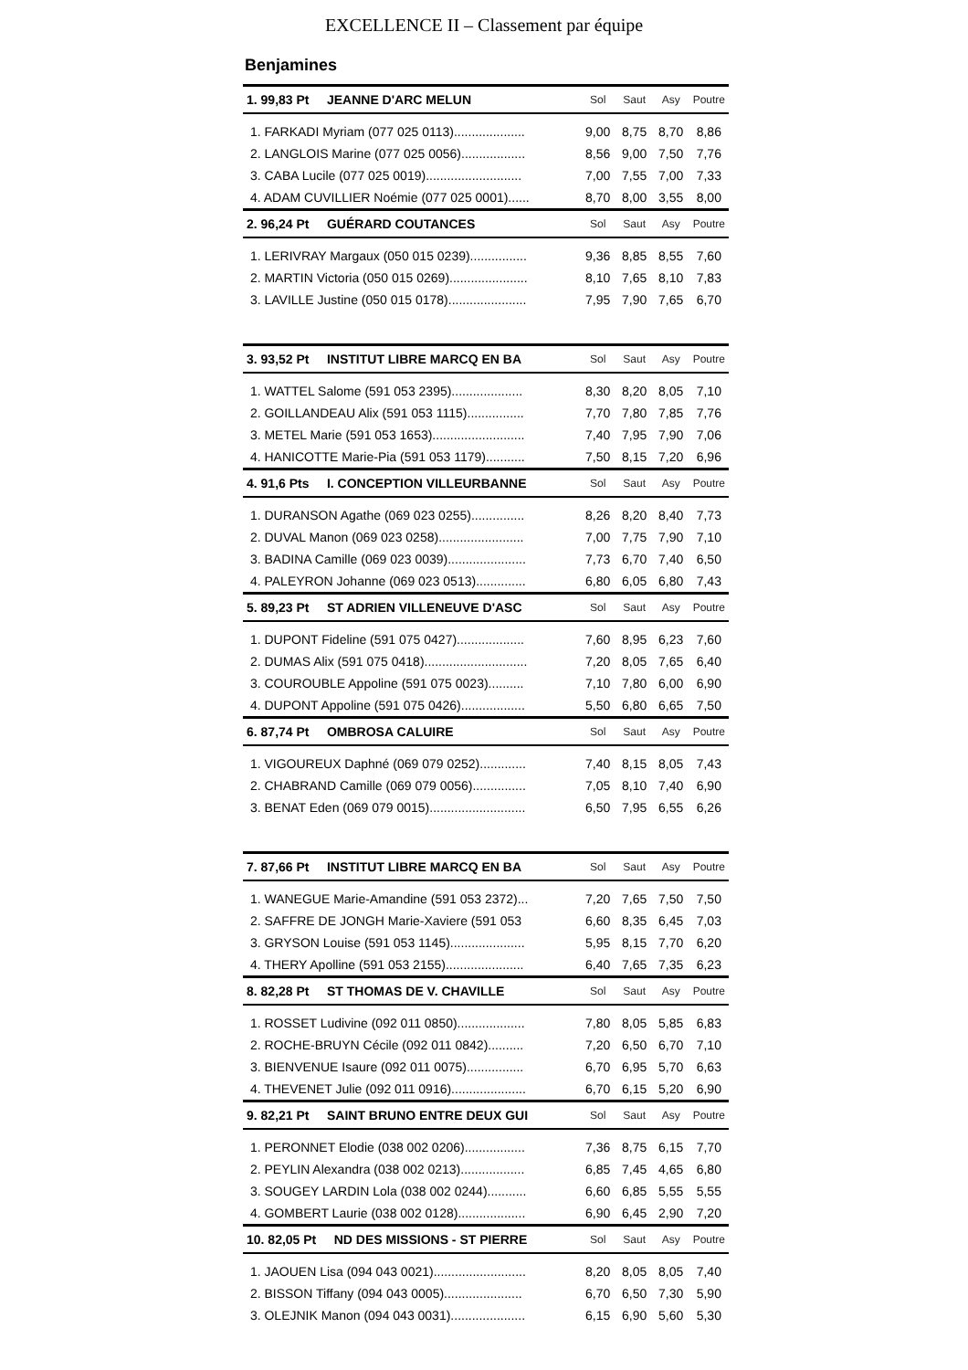EXCELLENCE II – Classement par équipe
Benjamines
| 1. 99,83 Pt JEANNE D'ARC MELUN | Sol | Saut | Asy | Poutre |
| --- | --- | --- | --- | --- |
| 1. FARKADI Myriam (077 025 0113).................... | 9,00 | 8,75 | 8,70 | 8,86 |
| 2. LANGLOIS Marine (077 025 0056).................. | 8,56 | 9,00 | 7,50 | 7,76 |
| 3. CABA Lucile (077 025 0019)........................... | 7,00 | 7,55 | 7,00 | 7,33 |
| 4. ADAM CUVILLIER Noémie (077 025 0001)...... | 8,70 | 8,00 | 3,55 | 8,00 |
| 2. 96,24 Pt GUÉRARD COUTANCES | Sol | Saut | Asy | Poutre |
| 1. LERIVRAY Margaux (050 015 0239)................ | 9,36 | 8,85 | 8,55 | 7,60 |
| 2. MARTIN Victoria (050 015 0269)...................... | 8,10 | 7,65 | 8,10 | 7,83 |
| 3. LAVILLE Justine (050 015 0178)...................... | 7,95 | 7,90 | 7,65 | 6,70 |
| 3. 93,52 Pt INSTITUT LIBRE MARCQ EN BA | Sol | Saut | Asy | Poutre |
| 1. WATTEL Salome (591 053 2395).................... | 8,30 | 8,20 | 8,05 | 7,10 |
| 2. GOILLANDEAU Alix (591 053 1115)................ | 7,70 | 7,80 | 7,85 | 7,76 |
| 3. METEL Marie (591 053 1653).......................... | 7,40 | 7,95 | 7,90 | 7,06 |
| 4. HANICOTTE Marie-Pia (591 053 1179)........... | 7,50 | 8,15 | 7,20 | 6,96 |
| 4. 91,6 Pts I. CONCEPTION VILLEURBANNE | Sol | Saut | Asy | Poutre |
| 1. DURANSON Agathe (069 023 0255)............... | 8,26 | 8,20 | 8,40 | 7,73 |
| 2. DUVAL Manon (069 023 0258)........................ | 7,00 | 7,75 | 7,90 | 7,10 |
| 3. BADINA Camille (069 023 0039)...................... | 7,73 | 6,70 | 7,40 | 6,50 |
| 4. PALEYRON Johanne (069 023 0513).............. | 6,80 | 6,05 | 6,80 | 7,43 |
| 5. 89,23 Pt ST ADRIEN VILLENEUVE D'ASC | Sol | Saut | Asy | Poutre |
| 1. DUPONT Fideline (591 075 0427)................... | 7,60 | 8,95 | 6,23 | 7,60 |
| 2. DUMAS Alix (591 075 0418)............................. | 7,20 | 8,05 | 7,65 | 6,40 |
| 3. COUROUBLE Appoline (591 075 0023).......... | 7,10 | 7,80 | 6,00 | 6,90 |
| 4. DUPONT Appoline (591 075 0426).................. | 5,50 | 6,80 | 6,65 | 7,50 |
| 6. 87,74 Pt OMBROSA CALUIRE | Sol | Saut | Asy | Poutre |
| 1. VIGOUREUX Daphné (069 079 0252)............. | 7,40 | 8,15 | 8,05 | 7,43 |
| 2. CHABRAND Camille (069 079 0056)............... | 7,05 | 8,10 | 7,40 | 6,90 |
| 3. BENAT Eden (069 079 0015)........................... | 6,50 | 7,95 | 6,55 | 6,26 |
| 7. 87,66 Pt INSTITUT LIBRE MARCQ EN BA | Sol | Saut | Asy | Poutre |
| 1. WANEGUE Marie-Amandine (591 053 2372)... | 7,20 | 7,65 | 7,50 | 7,50 |
| 2. SAFFRE DE JONGH Marie-Xaviere (591 053 | 6,60 | 8,35 | 6,45 | 7,03 |
| 3. GRYSON Louise (591 053 1145)..................... | 5,95 | 8,15 | 7,70 | 6,20 |
| 4. THERY Apolline (591 053 2155)...................... | 6,40 | 7,65 | 7,35 | 6,23 |
| 8. 82,28 Pt ST THOMAS DE V. CHAVILLE | Sol | Saut | Asy | Poutre |
| 1. ROSSET Ludivine (092 011 0850)................... | 7,80 | 8,05 | 5,85 | 6,83 |
| 2. ROCHE-BRUYN Cécile (092 011 0842).......... | 7,20 | 6,50 | 6,70 | 7,10 |
| 3. BIENVENUE Isaure (092 011 0075)................ | 6,70 | 6,95 | 5,70 | 6,63 |
| 4. THEVENET Julie (092 011 0916)..................... | 6,70 | 6,15 | 5,20 | 6,90 |
| 9. 82,21 Pt SAINT BRUNO ENTRE DEUX GUI | Sol | Saut | Asy | Poutre |
| 1. PERONNET Elodie (038 002 0206)................. | 7,36 | 8,75 | 6,15 | 7,70 |
| 2. PEYLIN Alexandra (038 002 0213).................. | 6,85 | 7,45 | 4,65 | 6,80 |
| 3. SOUGEY LARDIN Lola (038 002 0244)........... | 6,60 | 6,85 | 5,55 | 5,55 |
| 4. GOMBERT Laurie (038 002 0128)................... | 6,90 | 6,45 | 2,90 | 7,20 |
| 10. 82,05 Pt ND DES MISSIONS - ST PIERRE | Sol | Saut | Asy | Poutre |
| 1. JAOUEN Lisa (094 043 0021).......................... | 8,20 | 8,05 | 8,05 | 7,40 |
| 2. BISSON Tiffany (094 043 0005)...................... | 6,70 | 6,50 | 7,30 | 5,90 |
| 3. OLEJNIK Manon (094 043 0031)..................... | 6,15 | 6,90 | 5,60 | 5,30 |